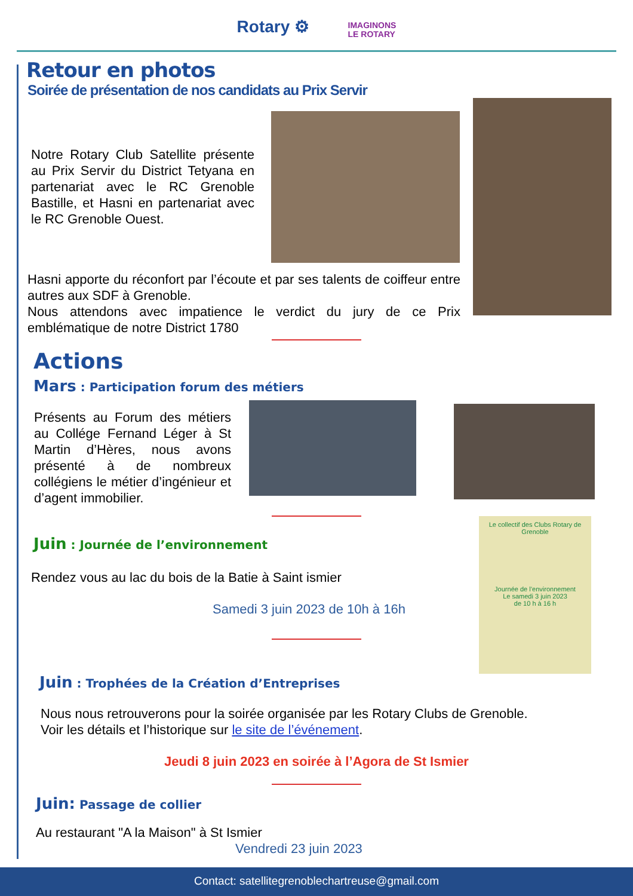Rotary ⚙ IMAGINONS
LE ROTARY
Retour en photos
Soirée de présentation de nos candidats au Prix Servir
Notre Rotary Club Satellite présente au Prix Servir du District Tetyana en partenariat avec le RC Grenoble Bastille, et Hasni en partenariat avec le RC Grenoble Ouest.
Hasni apporte du réconfort par l’écoute et par ses talents de coiffeur entre autres aux SDF à Grenoble.
Nous attendons avec impatience le verdict du jury de ce Prix emblématique de notre District 1780
Actions
Mars : Participation forum des métiers
Présents au Forum des métiers au Collége Fernand Léger à St Martin d’Hères, nous avons présenté à de nombreux collégiens le métier d’ingénieur et d’agent immobilier.
Le collectif des Clubs Rotary de Grenoble
Journée de l’environnement
Le samedi 3 juin 2023
de 10 h à 16 h
Juin : Journée de l’environnement
Rendez vous au lac du bois de la Batie à Saint ismier
Samedi 3 juin 2023 de 10h à 16h
Juin : Trophées de la Création d’Entreprises
Nous nous retrouverons pour la soirée organisée par les Rotary Clubs de Grenoble.
Voir les détails et l’historique sur le site de l’événement.
Jeudi 8 juin 2023 en soirée à l’Agora de St Ismier
Juin: Passage de collier
Au restaurant "A la Maison" à St Ismier
Vendredi 23 juin 2023
Contact: satellitegrenoblechartreuse@gmail.com